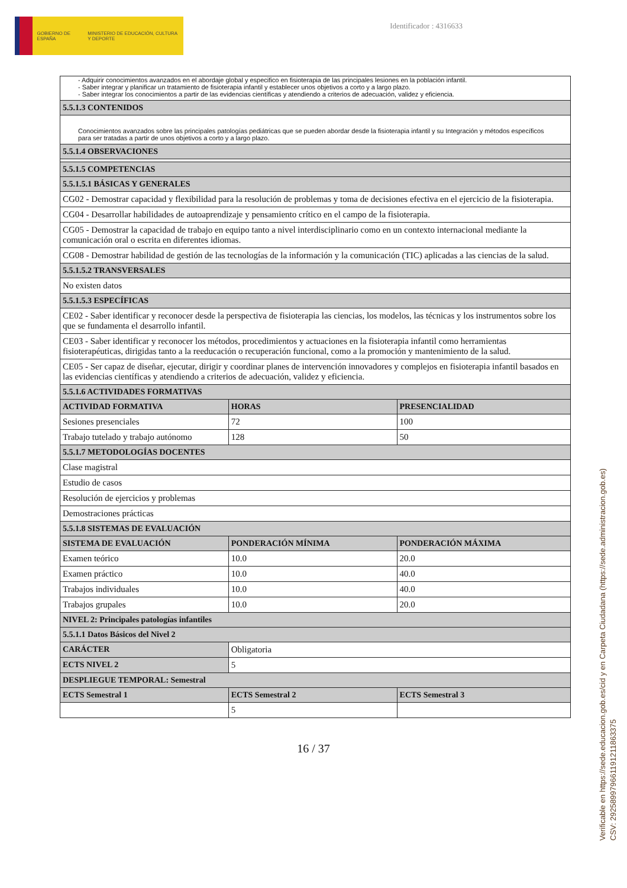GOBIERNO DE ESPAÑA MINISTERIO DE EDUCACIÓN, CULTURA Y DEPORTE
Identificador : 4316633
| - Adquirir conocimientos avanzados en el abordaje global y especifico en fisioterapia de las principales lesiones en la población infantil. - Saber integrar y planificar un tratamiento de fisioterapia infantil y establecer unos objetivos a corto y a largo plazo. - Saber integrar los conocimientos a partir de las evidencias científicas y atendiendo a criterios de adecuación, validez y eficiencia. | | |
| 5.5.1.3 CONTENIDOS | | |
| Conocimientos avanzados sobre las principales patologías pediátricas que se pueden abordar desde la fisioterapia infantil y su Integración y métodos específicos para ser tratadas a partir de unos objetivos a corto y a largo plazo. | | |
| 5.5.1.4 OBSERVACIONES | | |
| 5.5.1.5 COMPETENCIAS | | |
| 5.5.1.5.1 BÁSICAS Y GENERALES | | |
| CG02 - Demostrar capacidad y flexibilidad para la resolución de problemas y toma de decisiones efectiva en el ejercicio de la fisioterapia. | | |
| CG04 - Desarrollar habilidades de autoaprendizaje y pensamiento crítico en el campo de la fisioterapia. | | |
| CG05 - Demostrar la capacidad de trabajo en equipo tanto a nivel interdisciplinario como en un contexto internacional mediante la comunicación oral o escrita en diferentes idiomas. | | |
| CG08 - Demostrar habilidad de gestión de las tecnologías de la información y la comunicación (TIC) aplicadas a las ciencias de la salud. | | |
| 5.5.1.5.2 TRANSVERSALES | | |
| No existen datos | | |
| 5.5.1.5.3 ESPECÍFICAS | | |
| CE02 - Saber identificar y reconocer desde la perspectiva de fisioterapia las ciencias, los modelos, las técnicas y los instrumentos sobre los que se fundamenta el desarrollo infantil. | | |
| CE03 - Saber identificar y reconocer los métodos, procedimientos y actuaciones en la fisioterapia infantil como herramientas fisioterapéuticas, dirigidas tanto a la reeducación o recuperación funcional, como a la promoción y mantenimiento de la salud. | | |
| CE05 - Ser capaz de diseñar, ejecutar, dirigir y coordinar planes de intervención innovadores y complejos en fisioterapia infantil basados en las evidencias científicas y atendiendo a criterios de adecuación, validez y eficiencia. | | |
| 5.5.1.6 ACTIVIDADES FORMATIVAS | | |
| ACTIVIDAD FORMATIVA | HORAS | PRESENCIALIDAD |
| Sesiones presenciales | 72 | 100 |
| Trabajo tutelado y trabajo autónomo | 128 | 50 |
| 5.5.1.7 METODOLOGÍAS DOCENTES | | |
| Clase magistral | | |
| Estudio de casos | | |
| Resolución de ejercicios y problemas | | |
| Demostraciones prácticas | | |
| 5.5.1.8 SISTEMAS DE EVALUACIÓN | | |
| SISTEMA DE EVALUACIÓN | PONDERACIÓN MÍNIMA | PONDERACIÓN MÁXIMA |
| Examen teórico | 10.0 | 20.0 |
| Examen práctico | 10.0 | 40.0 |
| Trabajos individuales | 10.0 | 40.0 |
| Trabajos grupales | 10.0 | 20.0 |
| NIVEL 2: Principales patologías infantiles | | |
| 5.5.1.1 Datos Básicos del Nivel 2 | | |
| CARÁCTER | Obligatoria | |
| ECTS NIVEL 2 | 5 | |
| DESPLIEGUE TEMPORAL: Semestral | | |
| ECTS Semestral 1 | ECTS Semestral 2 | ECTS Semestral 3 |
| | 5 | |
16 / 37
Verificable en https://sede.educacion.gob.es/cid y en Carpeta Ciudadana (https://sede.administracion.gob.es)
CSV: 292589979661191211863375